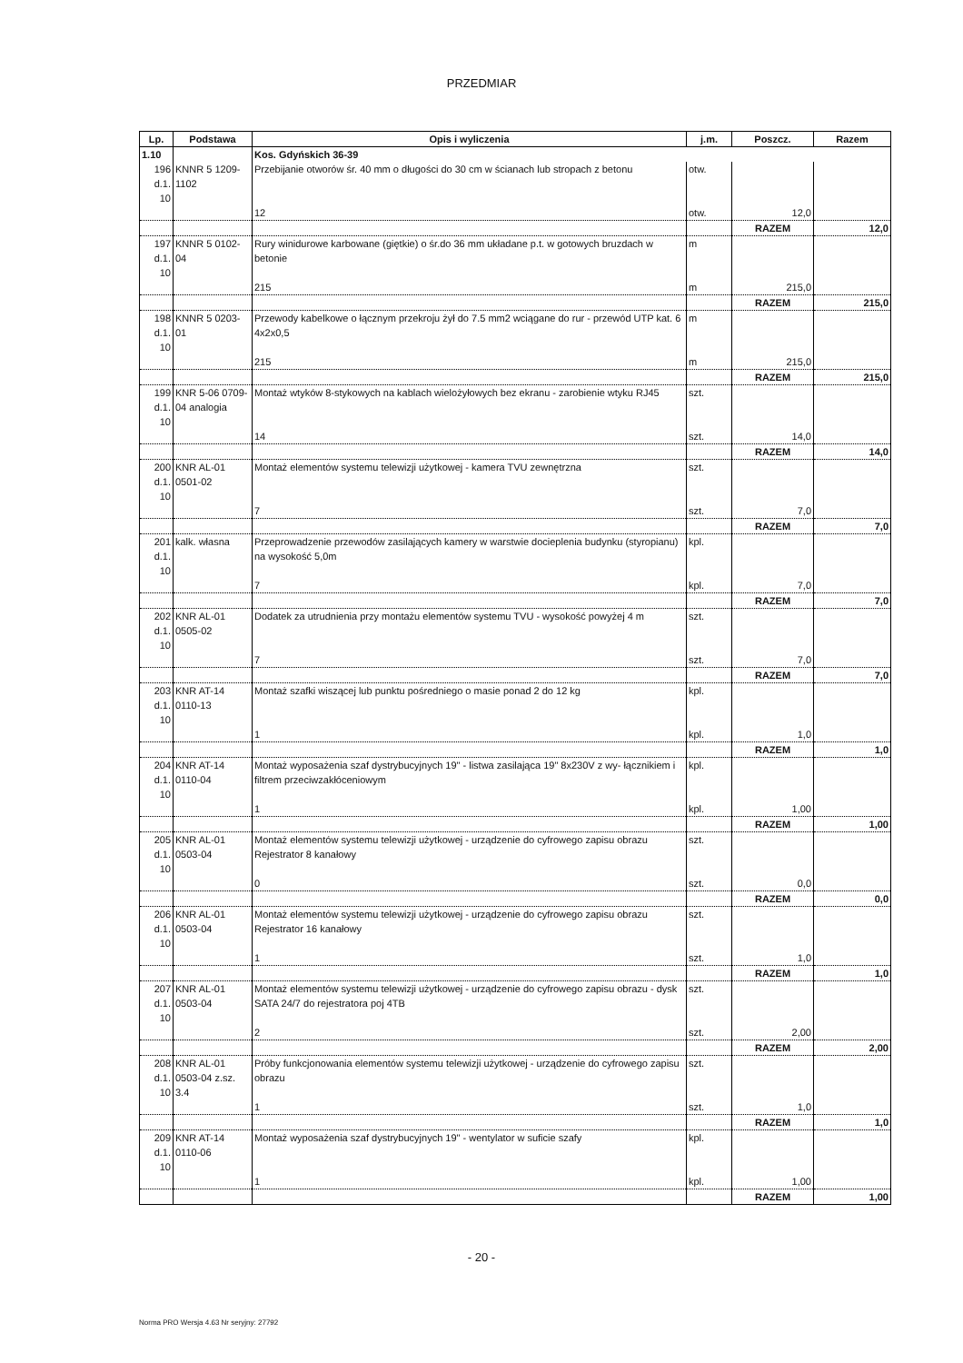PRZEDMIAR
| Lp. | Podstawa | Opis i wyliczenia | j.m. | Poszcz. | Razem |
| --- | --- | --- | --- | --- | --- |
| 1.10 | | Kos. Gdyńskich 36-39 | | | |
| 196 d.1. 10 | KNNR 5 1209-1102 | Przebijanie otworów śr. 40 mm o długości do 30 cm w ścianach lub stropach z betonu | otw. | | |
| | | 12 | otw. | 12,0 | |
| | | | | RAZEM | 12,0 |
| 197 d.1. 10 | KNNR 5 0102-04 | Rury winidurowe karbowane (giętkie) o śr.do 36 mm układane p.t. w gotowych bruzdach w betonie | m | | |
| | | 215 | m | 215,0 | |
| | | | | RAZEM | 215,0 |
| 198 d.1. 10 | KNNR 5 0203-01 | Przewody kabelkowe o łącznym przekroju żył do 7.5 mm2 wciągane do rur - przewód UTP kat. 6 4x2x0,5 | m | | |
| | | 215 | m | 215,0 | |
| | | | | RAZEM | 215,0 |
| 199 d.1. 10 | KNR 5-06 0709-04 analogia | Montaż wtyków 8-stykowych na kablach wielożyłowych bez ekranu - zarobienie wtyku RJ45 | szt. | | |
| | | 14 | szt. | 14,0 | |
| | | | | RAZEM | 14,0 |
| 200 d.1. 10 | KNR AL-01 0501-02 | Montaż elementów systemu telewizji użytkowej - kamera TVU zewnętrzna | szt. | | |
| | | 7 | szt. | 7,0 | |
| | | | | RAZEM | 7,0 |
| 201 d.1. 10 | kalk. własna | Przeprowadzenie przewodów zasilających kamery w warstwie docieplenia budynku (styropianu) na wysokość 5,0m | kpl. | | |
| | | 7 | kpl. | 7,0 | |
| | | | | RAZEM | 7,0 |
| 202 d.1. 10 | KNR AL-01 0505-02 | Dodatek za utrudnienia przy montażu elementów systemu TVU - wysokość powyżej 4 m | szt. | | |
| | | 7 | szt. | 7,0 | |
| | | | | RAZEM | 7,0 |
| 203 d.1. 10 | KNR AT-14 0110-13 | Montaż szafki wiszącej lub punktu pośredniego o masie ponad 2 do 12 kg | kpl. | | |
| | | 1 | kpl. | 1,0 | |
| | | | | RAZEM | 1,0 |
| 204 d.1. 10 | KNR AT-14 0110-04 | Montaż wyposażenia szaf dystrybucyjnych 19" - listwa zasilająca 19" 8x230V z wy- łącznikiem i filtrem przeciwzakłóceniowym | kpl. | | |
| | | 1 | kpl. | 1,00 | |
| | | | | RAZEM | 1,00 |
| 205 d.1. 10 | KNR AL-01 0503-04 | Montaż elementów systemu telewizji użytkowej - urządzenie do cyfrowego zapisu obrazu Rejestrator 8 kanałowy | szt. | | |
| | | 0 | szt. | 0,0 | |
| | | | | RAZEM | 0,0 |
| 206 d.1. 10 | KNR AL-01 0503-04 | Montaż elementów systemu telewizji użytkowej - urządzenie do cyfrowego zapisu obrazu Rejestrator 16 kanałowy | szt. | | |
| | | 1 | szt. | 1,0 | |
| | | | | RAZEM | 1,0 |
| 207 d.1. 10 | KNR AL-01 0503-04 | Montaż elementów systemu telewizji użytkowej - urządzenie do cyfrowego zapisu obrazu - dysk SATA 24/7 do rejestratora poj 4TB | szt. | | |
| | | 2 | szt. | 2,00 | |
| | | | | RAZEM | 2,00 |
| 208 d.1. 10 | KNR AL-01 0503-04 z.sz. 3.4 | Próby funkcjonowania elementów systemu telewizji użytkowej - urządzenie do cyfrowego zapisu obrazu | szt. | | |
| | | 1 | szt. | 1,0 | |
| | | | | RAZEM | 1,0 |
| 209 d.1. 10 | KNR AT-14 0110-06 | Montaż wyposażenia szaf dystrybucyjnych 19" - wentylator w suficie szafy | kpl. | | |
| | | 1 | kpl. | 1,00 | |
| | | | | RAZEM | 1,00 |
- 20 -
Norma PRO Wersja 4.63 Nr seryjny: 27792